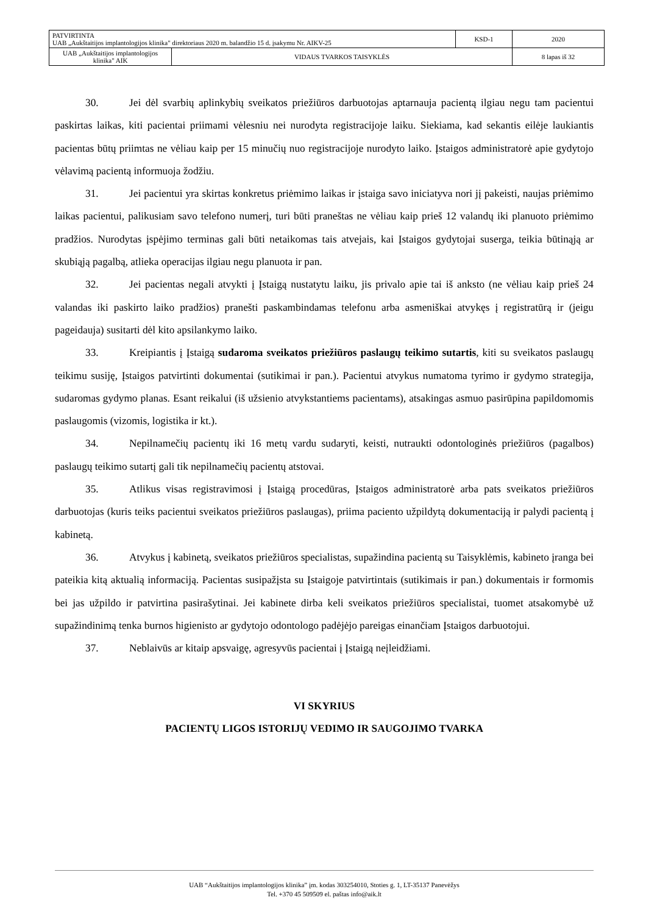| PATVIRTINTA UAB „Aukštaitijos implantologijos klinika" direktoriaus 2020 m. balandžio 15 d. įsakymu Nr. AIKV-25 | | KSD-1 | 2020 |
| UAB „Aukštaitijos implantologijos klinika" AIK | VIDAUS TVARKOS TAISYKLĖS | | 8 lapas iš 32 |
30. Jei dėl svarbių aplinkybių sveikatos priežiūros darbuotojas aptarnauja pacientą ilgiau negu tam pacientui paskirtas laikas, kiti pacientai priimami vėlesniu nei nurodyta registracijoje laiku. Siekiama, kad sekantis eilėje laukiantis pacientas būtų priimtas ne vėliau kaip per 15 minučių nuo registracijoje nurodyto laiko. Įstaigos administratorė apie gydytojo vėlavimą pacientą informuoja žodžiu.
31. Jei pacientui yra skirtas konkretus priėmimo laikas ir įstaiga savo iniciatyva nori jį pakeisti, naujas priėmimo laikas pacientui, palikusiam savo telefono numerį, turi būti praneštas ne vėliau kaip prieš 12 valandų iki planuoto priėmimo pradžios. Nurodytas įspėjimo terminas gali būti netaikomas tais atvejais, kai Įstaigos gydytojai suserga, teikia būtinąją ar skubiąją pagalbą, atlieka operacijas ilgiau negu planuota ir pan.
32. Jei pacientas negali atvykti į Įstaigą nustatytu laiku, jis privalo apie tai iš anksto (ne vėliau kaip prieš 24 valandas iki paskirto laiko pradžios) pranešti paskambindamas telefonu arba asmeniškai atvykęs į registratūrą ir (jeigu pageidauja) susitarti dėl kito apsilankymo laiko.
33. Kreipiantis į Įstaigą sudaroma sveikatos priežiūros paslaugų teikimo sutartis, kiti su sveikatos paslaugų teikimu susiję, Įstaigos patvirtinti dokumentai (sutikimai ir pan.). Pacientui atvykus numatoma tyrimo ir gydymo strategija, sudaromas gydymo planas. Esant reikalui (iš užsienio atvykstantiems pacientams), atsakingas asmuo pasirūpina papildomomis paslaugomis (vizomis, logistika ir kt.).
34. Nepilnamečių pacientų iki 16 metų vardu sudaryti, keisti, nutraukti odontologinės priežiūros (pagalbos) paslaugų teikimo sutartį gali tik nepilnamečių pacientų atstovai.
35. Atlikus visas registravimosi į Įstaigą procedūras, Įstaigos administratorė arba pats sveikatos priežiūros darbuotojas (kuris teiks pacientui sveikatos priežiūros paslaugas), priima paciento užpildytą dokumentaciją ir palydi pacientą į kabinetą.
36. Atvykus į kabinetą, sveikatos priežiūros specialistas, supažindina pacientą su Taisyklėmis, kabineto įranga bei pateikia kitą aktualią informaciją. Pacientas susipažįsta su Įstaigoje patvirtintais (sutikimais ir pan.) dokumentais ir formomis bei jas užpildo ir patvirtina pasirašytinai. Jei kabinete dirba keli sveikatos priežiūros specialistai, tuomet atsakomybė už supažindinimą tenka burnos higienisto ar gydytojo odontologo padėjėjo pareigas einančiam Įstaigos darbuotojui.
37. Neblaivūs ar kitaip apsvaigę, agresyvūs pacientai į Įstaigą neįleidžiami.
VI SKYRIUS
PACIENTŲ LIGOS ISTORIJŲ VEDIMO IR SAUGOJIMO TVARKA
UAB “Aukštaitijos implantologijos klinika” įm. kodas 303254010, Stoties g. 1, LT-35137 Panevėžys
Tel. +370 45 509509 el. paštas info@aik.lt